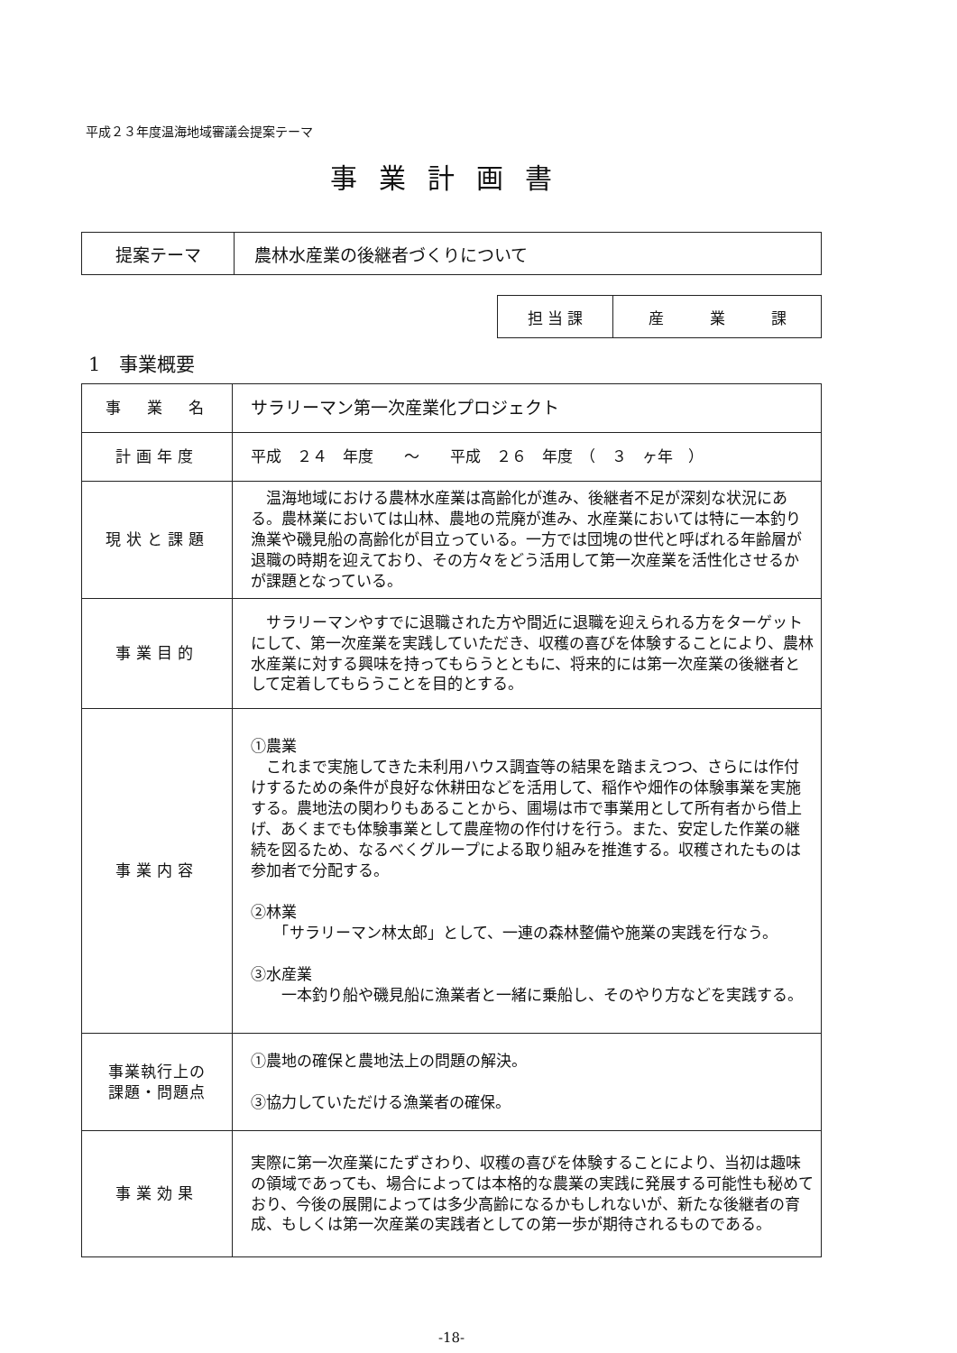平成２３年度温海地域審議会提案テーマ
事業計画書
| 提案テーマ | 農林水産業の後継者づくりについて |
| 担 当 課 | 産 業 課 |
1　事業概要
| 事 業 名 | サラリーマン第一次産業化プロジェクト |
| 計画年度 | 平成 ２４ 年度 ～ 平成 ２６ 年度 （ ３ ヶ年 ） |
| 現状と課題 | 温海地域における農林水産業は高齢化が進み、後継者不足が深刻な状況にある。農林業においては山林、農地の荒廃が進み、水産業においては特に一本釣り漁業や磯見船の高齢化が目立っている。一方では団塊の世代と呼ばれる年齢層が退職の時期を迎えており、その方々をどう活用して第一次産業を活性化させるかが課題となっている。 |
| 事業目的 | サラリーマンやすでに退職された方や間近に退職を迎えられる方をターゲットにして、第一次産業を実践していただき、収穫の喜びを体験することにより、農林水産業に対する興味を持ってもらうとともに、将来的には第一次産業の後継者として定着してもらうことを目的とする。 |
| 事業内容 | ①農業 これまで実施してきた未利用ハウス調査等の結果を踏まえつつ、さらには作付けするための条件が良好な休耕田などを活用して、稲作や畑作の体験事業を実施する。農地法の関わりもあることから、圃場は市で事業用として所有者から借上げ、あくまでも体験事業として農産物の作付けを行う。また、安定した作業の継続を図るため、なるべくグループによる取り組みを推進する。収穫されたものは参加者で分配する。 ②林業 「サラリーマン林太郎」として、一連の森林整備や施業の実践を行なう。 ③水産業 一本釣り船や磯見船に漁業者と一緒に乗船し、そのやり方などを実践する。 |
| 事業執行上の 課題・問題点 | ①農地の確保と農地法上の問題の解決。 ③協力していただける漁業者の確保。 |
| 事業効果 | 実際に第一次産業にたずさわり、収穫の喜びを体験することにより、当初は趣味の領域であっても、場合によっては本格的な農業の実践に発展する可能性も秘めており、今後の展開によっては多少高齢になるかもしれないが、新たな後継者の育成、もしくは第一次産業の実践者としての第一歩が期待されるものである。 |
-18-